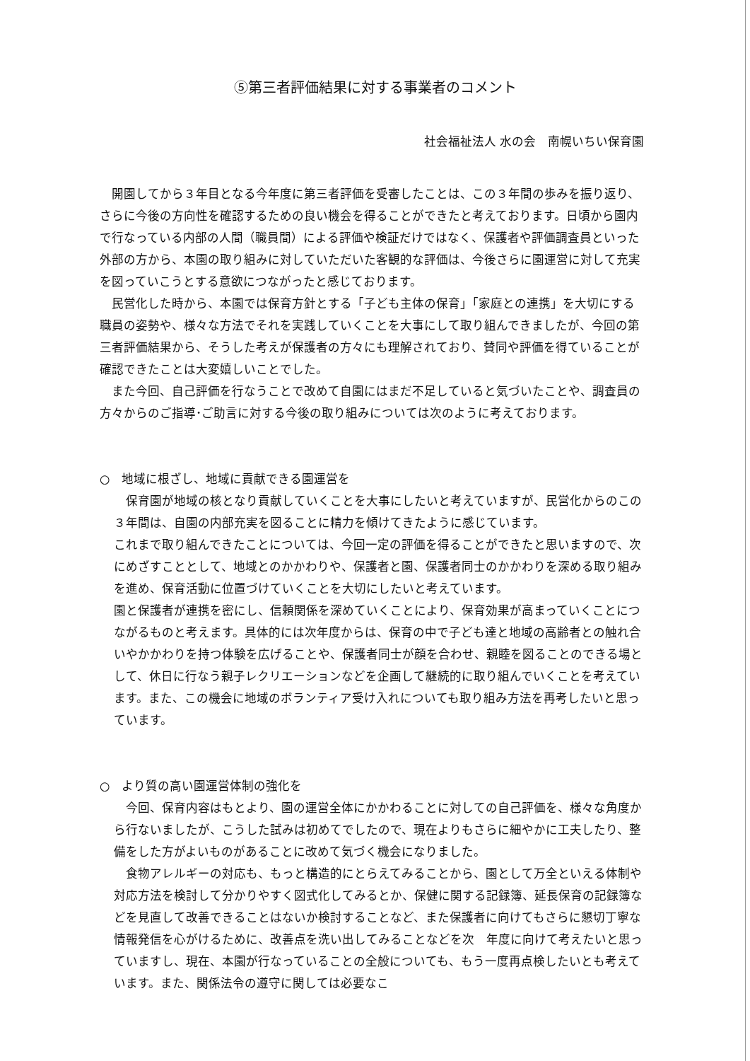⑤第三者評価結果に対する事業者のコメント
社会福祉法人 水の会　南幌いちい保育園
開園してから３年目となる今年度に第三者評価を受審したことは、この３年間の歩みを振り返り、さらに今後の方向性を確認するための良い機会を得ることができたと考えております。日頃から園内で行なっている内部の人間（職員間）による評価や検証だけではなく、保護者や評価調査員といった外部の方から、本園の取り組みに対していただいた客観的な評価は、今後さらに園運営に対して充実を図っていこうとする意欲につながったと感じております。
民営化した時から、本園では保育方針とする「子ども主体の保育」「家庭との連携」を大切にする職員の姿勢や、様々な方法でそれを実践していくことを大事にして取り組んできましたが、今回の第三者評価結果から、そうした考えが保護者の方々にも理解されており、賛同や評価を得ていることが確認できたことは大変嬉しいことでした。
また今回、自己評価を行なうことで改めて自園にはまだ不足していると気づいたことや、調査員の方々からのご指導･ご助言に対する今後の取り組みについては次のように考えております。
○　地域に根ざし、地域に貢献できる園運営を
保育園が地域の核となり貢献していくことを大事にしたいと考えていますが、民営化からのこの３年間は、自園の内部充実を図ることに精力を傾けてきたように感じています。
これまで取り組んできたことについては、今回一定の評価を得ることができたと思いますので、次にめざすこととして、地域とのかかわりや、保護者と園、保護者同士のかかわりを深める取り組みを進め、保育活動に位置づけていくことを大切にしたいと考えています。
園と保護者が連携を密にし、信頼関係を深めていくことにより、保育効果が高まっていくことにつながるものと考えます。具体的には次年度からは、保育の中で子ども達と地域の高齢者との触れ合いやかかわりを持つ体験を広げることや、保護者同士が顔を合わせ、親睦を図ることのできる場として、休日に行なう親子レクリエーションなどを企画して継続的に取り組んでいくことを考えています。また、この機会に地域のボランティア受け入れについても取り組み方法を再考したいと思っています。
○　より質の高い園運営体制の強化を
今回、保育内容はもとより、園の運営全体にかかわることに対しての自己評価を、様々な角度から行ないましたが、こうした試みは初めてでしたので、現在よりもさらに細やかに工夫したり、整備をした方がよいものがあることに改めて気づく機会になりました。
食物アレルギーの対応も、もっと構造的にとらえてみることから、園として万全といえる体制や対応方法を検討して分かりやすく図式化してみるとか、保健に関する記録簿、延長保育の記録簿などを見直して改善できることはないか検討することなど、また保護者に向けてもさらに懇切丁寧な情報発信を心がけるために、改善点を洗い出してみることなどを次　年度に向けて考えたいと思っていますし、現在、本園が行なっていることの全般についても、もう一度再点検したいとも考えています。また、関係法令の遵守に関しては必要なこ